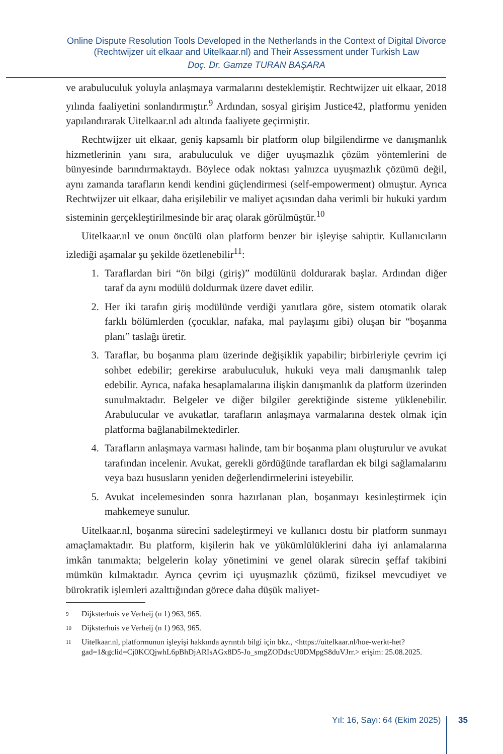Online Dispute Resolution Tools Developed in the Netherlands in the Context of Digital Divorce (Rechtwijzer uit elkaar and Uitelkaar.nl) and Their Assessment under Turkish Law
Doç. Dr. Gamze TURAN BAŞARA
ve arabuluculuk yoluyla anlaşmaya varmalarını desteklemiştir. Rechtwijzer uit elkaar, 2018 yılında faaliyetini sonlandırmıştır.<sup>9</sup> Ardından, sosyal girişim Justice42, platformu yeniden yapılandırarak Uitelkaar.nl adı altında faaliyete geçirmiştir.
Rechtwijzer uit elkaar, geniş kapsamlı bir platform olup bilgilendirme ve danışmanlık hizmetlerinin yanı sıra, arabuluculuk ve diğer uyuşmazlık çözüm yöntemlerini de bünyesinde barındırmaktaydı. Böylece odak noktası yalnızca uyuşmazlık çözümü değil, aynı zamanda tarafların kendi kendini güçlendirmesi (self-empowerment) olmuştur. Ayrıca Rechtwijzer uit elkaar, daha erişilebilir ve maliyet açısından daha verimli bir hukuki yardım sisteminin gerçekleştirilmesinde bir araç olarak görülmüştür.<sup>10</sup>
Uitelkaar.nl ve onun öncülü olan platform benzer bir işleyişe sahiptir. Kullanıcıların izlediği aşamalar şu şekilde özetlenebilir<sup>11</sup>:
1. Taraflardan biri “ön bilgi (giriş)” modülünü doldurarak başlar. Ardından diğer taraf da aynı modülü doldurmak üzere davet edilir.
2. Her iki tarafın giriş modülünde verdiği yanıtlara göre, sistem otomatik olarak farklı bölümlerden (çocuklar, nafaka, mal paylaşımı gibi) oluşan bir “boşanma planı” taslağı üretir.
3. Taraflar, bu boşanma planı üzerinde değişiklik yapabilir; birbirleriyle çevrim içi sohbet edebilir; gerekirse arabuluculuk, hukuki veya mali danışmanlık talep edebilir. Ayrıca, nafaka hesaplamalarına ilişkin danışmanlık da platform üzerinden sunulmaktadır. Belgeler ve diğer bilgiler gerektiğinde sisteme yüklenebilir. Arabulucular ve avukatlar, tarafların anlaşmaya varmalarına destek olmak için platforma bağlanabilmektedirler.
4. Tarafların anlaşmaya varması halinde, tam bir boşanma planı oluşturulur ve avukat tarafından incelenir. Avukat, gerekli gördüğünde taraflardan ek bilgi sağlamalarını veya bazı hususların yeniden değerlendirmelerini isteyebilir.
5. Avukat incelemesinden sonra hazırlanan plan, boşanmayı kesinleştirmek için mahkemeye sunulur.
Uitelkaar.nl, boşanma sürecini sadeleştirmeyi ve kullanıcı dostu bir platform sunmayı amaçlamaktadır. Bu platform, kişilerin hak ve yükümlülüklerini daha iyi anlamalarına imkân tanımakta; belgelerin kolay yönetimini ve genel olarak sürecin şeffaf takibini mümkün kılmaktadır. Ayrıca çevrim içi uyuşmazlık çözümü, fiziksel mevcudiyet ve bürokratik işlemleri azalttığından görece daha düşük maliyet-
9 Dijksterhuis ve Verheij (n 1) 963, 965.
10 Dijksterhuis ve Verheij (n 1) 963, 965.
11 Uitelkaar.nl, platformunun işleyişi hakkında ayrıntılı bilgi için bkz., <https://uitelkaar.nl/hoe-werkt-het?gad=1&gclid=Cj0KCQjwhL6pBhDjARIsAGx8D5-Jo_smgZODdscU0DMpgS8duVJrr.> erişim: 25.08.2025.
Yıl: 16, Sayı: 64 (Ekim 2025) 35